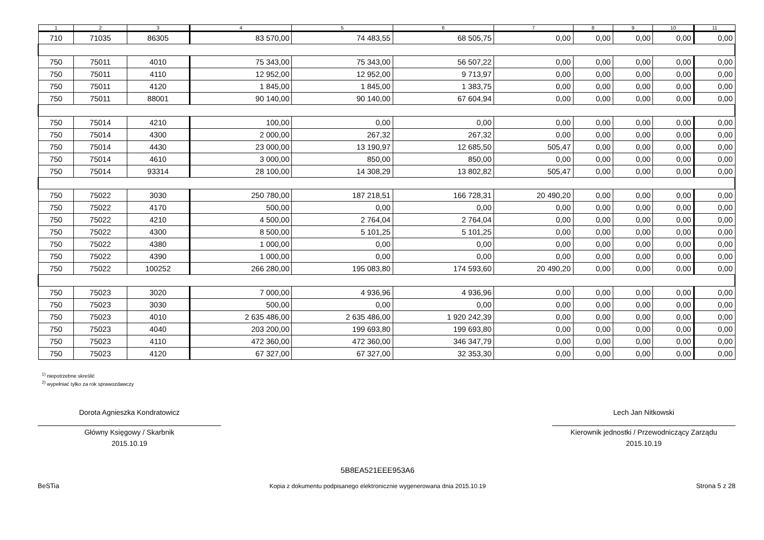| 1 | 2 | 3 | 4 | 5 | 6 | 7 | 8 | 9 | 10 | 11 |
| --- | --- | --- | --- | --- | --- | --- | --- | --- | --- | --- |
| 710 | 71035 | 86305 | 83 570,00 | 74 483,55 | 68 505,75 | 0,00 | 0,00 | 0,00 | 0,00 | 0,00 |
| 750 | 75011 | 4010 | 75 343,00 | 75 343,00 | 56 507,22 | 0,00 | 0,00 | 0,00 | 0,00 | 0,00 |
| 750 | 75011 | 4110 | 12 952,00 | 12 952,00 | 9 713,97 | 0,00 | 0,00 | 0,00 | 0,00 | 0,00 |
| 750 | 75011 | 4120 | 1 845,00 | 1 845,00 | 1 383,75 | 0,00 | 0,00 | 0,00 | 0,00 | 0,00 |
| 750 | 75011 | 88001 | 90 140,00 | 90 140,00 | 67 604,94 | 0,00 | 0,00 | 0,00 | 0,00 | 0,00 |
| 750 | 75014 | 4210 | 100,00 | 0,00 | 0,00 | 0,00 | 0,00 | 0,00 | 0,00 | 0,00 |
| 750 | 75014 | 4300 | 2 000,00 | 267,32 | 267,32 | 0,00 | 0,00 | 0,00 | 0,00 | 0,00 |
| 750 | 75014 | 4430 | 23 000,00 | 13 190,97 | 12 685,50 | 505,47 | 0,00 | 0,00 | 0,00 | 0,00 |
| 750 | 75014 | 4610 | 3 000,00 | 850,00 | 850,00 | 0,00 | 0,00 | 0,00 | 0,00 | 0,00 |
| 750 | 75014 | 93314 | 28 100,00 | 14 308,29 | 13 802,82 | 505,47 | 0,00 | 0,00 | 0,00 | 0,00 |
| 750 | 75022 | 3030 | 250 780,00 | 187 218,51 | 166 728,31 | 20 490,20 | 0,00 | 0,00 | 0,00 | 0,00 |
| 750 | 75022 | 4170 | 500,00 | 0,00 | 0,00 | 0,00 | 0,00 | 0,00 | 0,00 | 0,00 |
| 750 | 75022 | 4210 | 4 500,00 | 2 764,04 | 2 764,04 | 0,00 | 0,00 | 0,00 | 0,00 | 0,00 |
| 750 | 75022 | 4300 | 8 500,00 | 5 101,25 | 5 101,25 | 0,00 | 0,00 | 0,00 | 0,00 | 0,00 |
| 750 | 75022 | 4380 | 1 000,00 | 0,00 | 0,00 | 0,00 | 0,00 | 0,00 | 0,00 | 0,00 |
| 750 | 75022 | 4390 | 1 000,00 | 0,00 | 0,00 | 0,00 | 0,00 | 0,00 | 0,00 | 0,00 |
| 750 | 75022 | 100252 | 266 280,00 | 195 083,80 | 174 593,60 | 20 490,20 | 0,00 | 0,00 | 0,00 | 0,00 |
| 750 | 75023 | 3020 | 7 000,00 | 4 936,96 | 4 936,96 | 0,00 | 0,00 | 0,00 | 0,00 | 0,00 |
| 750 | 75023 | 3030 | 500,00 | 0,00 | 0,00 | 0,00 | 0,00 | 0,00 | 0,00 | 0,00 |
| 750 | 75023 | 4010 | 2 635 486,00 | 2 635 486,00 | 1 920 242,39 | 0,00 | 0,00 | 0,00 | 0,00 | 0,00 |
| 750 | 75023 | 4040 | 203 200,00 | 199 693,80 | 199 693,80 | 0,00 | 0,00 | 0,00 | 0,00 | 0,00 |
| 750 | 75023 | 4110 | 472 360,00 | 472 360,00 | 346 347,79 | 0,00 | 0,00 | 0,00 | 0,00 | 0,00 |
| 750 | 75023 | 4120 | 67 327,00 | 67 327,00 | 32 353,30 | 0,00 | 0,00 | 0,00 | 0,00 | 0,00 |
<sup>1)</sup> niepotrzebne skreślić
<sup>2)</sup> wypełniać tylko za rok sprawozdawczy
Dorota Agnieszka Kondratowicz
Główny Księgowy / Skarbnik
2015.10.19
Lech Jan Nitkowski
Kierownik jednostki / Przewodniczący Zarządu
2015.10.19
BeSTia
5B8EA521EEE953A6
Kopia z dokumentu podpisanego elektronicznie wygenerowana dnia 2015.10.19
Strona 5 z 28